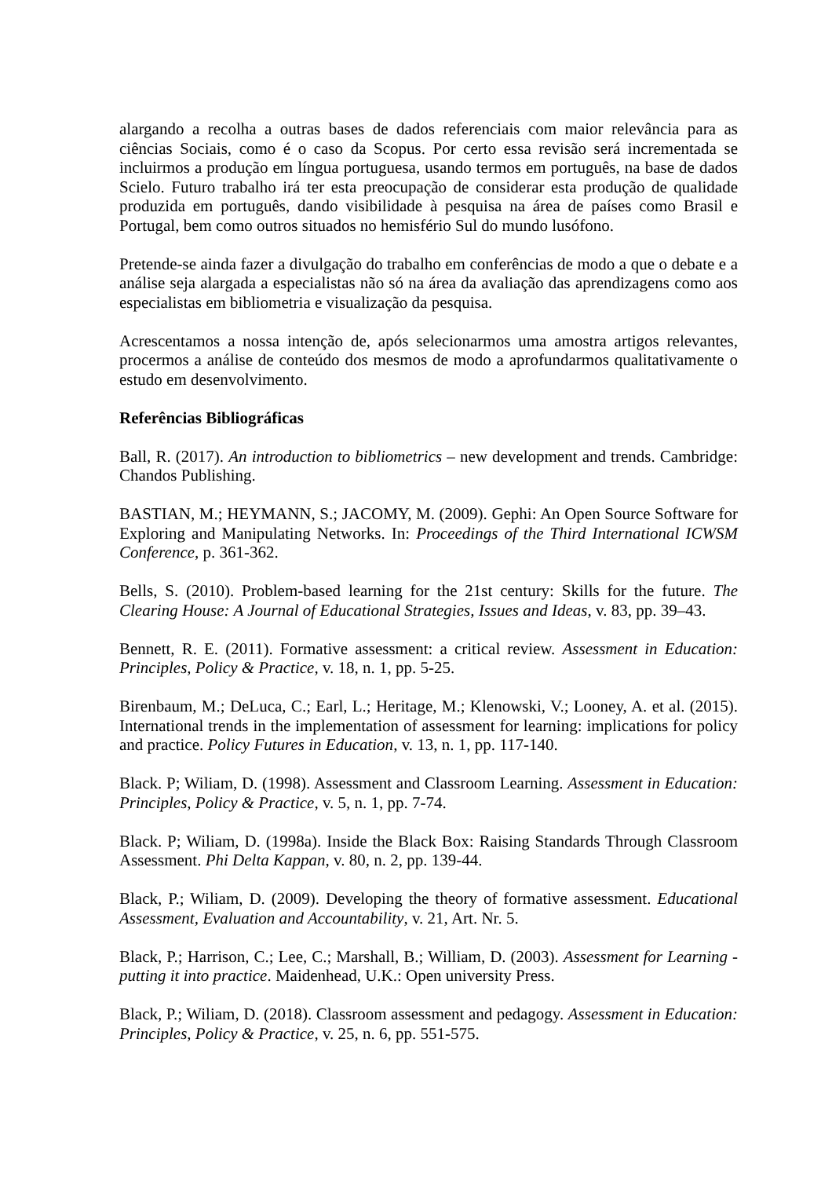alargando a recolha a outras bases de dados referenciais com maior relevância para as ciências Sociais, como é o caso da Scopus. Por certo essa revisão será incrementada se incluirmos a produção em língua portuguesa, usando termos em português, na base de dados Scielo. Futuro trabalho irá ter esta preocupação de considerar esta produção de qualidade produzida em português, dando visibilidade à pesquisa na área de países como Brasil e Portugal, bem como outros situados no hemisfério Sul do mundo lusófono.
Pretende-se ainda fazer a divulgação do trabalho em conferências de modo a que o debate e a análise seja alargada a especialistas não só na área da avaliação das aprendizagens como aos especialistas em bibliometria e visualização da pesquisa.
Acrescentamos a nossa intenção de, após selecionarmos uma amostra artigos relevantes, procermos a análise de conteúdo dos mesmos de modo a aprofundarmos qualitativamente o estudo em desenvolvimento.
Referências Bibliográficas
Ball, R. (2017). An introduction to bibliometrics – new development and trends. Cambridge: Chandos Publishing.
BASTIAN, M.; HEYMANN, S.; JACOMY, M. (2009). Gephi: An Open Source Software for Exploring and Manipulating Networks. In: Proceedings of the Third International ICWSM Conference, p. 361-362.
Bells, S. (2010). Problem-based learning for the 21st century: Skills for the future. The Clearing House: A Journal of Educational Strategies, Issues and Ideas, v. 83, pp. 39–43.
Bennett, R. E. (2011). Formative assessment: a critical review. Assessment in Education: Principles, Policy & Practice, v. 18, n. 1, pp. 5-25.
Birenbaum, M.; DeLuca, C.; Earl, L.; Heritage, M.; Klenowski, V.; Looney, A. et al. (2015). International trends in the implementation of assessment for learning: implications for policy and practice. Policy Futures in Education, v. 13, n. 1, pp. 117-140.
Black. P; Wiliam, D. (1998). Assessment and Classroom Learning. Assessment in Education: Principles, Policy & Practice, v. 5, n. 1, pp. 7-74.
Black. P; Wiliam, D. (1998a). Inside the Black Box: Raising Standards Through Classroom Assessment. Phi Delta Kappan, v. 80, n. 2, pp. 139-44.
Black, P.; Wiliam, D. (2009). Developing the theory of formative assessment. Educational Assessment, Evaluation and Accountability, v. 21, Art. Nr. 5.
Black, P.; Harrison, C.; Lee, C.; Marshall, B.; William, D. (2003). Assessment for Learning - putting it into practice. Maidenhead, U.K.: Open university Press.
Black, P.; Wiliam, D. (2018). Classroom assessment and pedagogy. Assessment in Education: Principles, Policy & Practice, v. 25, n. 6, pp. 551-575.